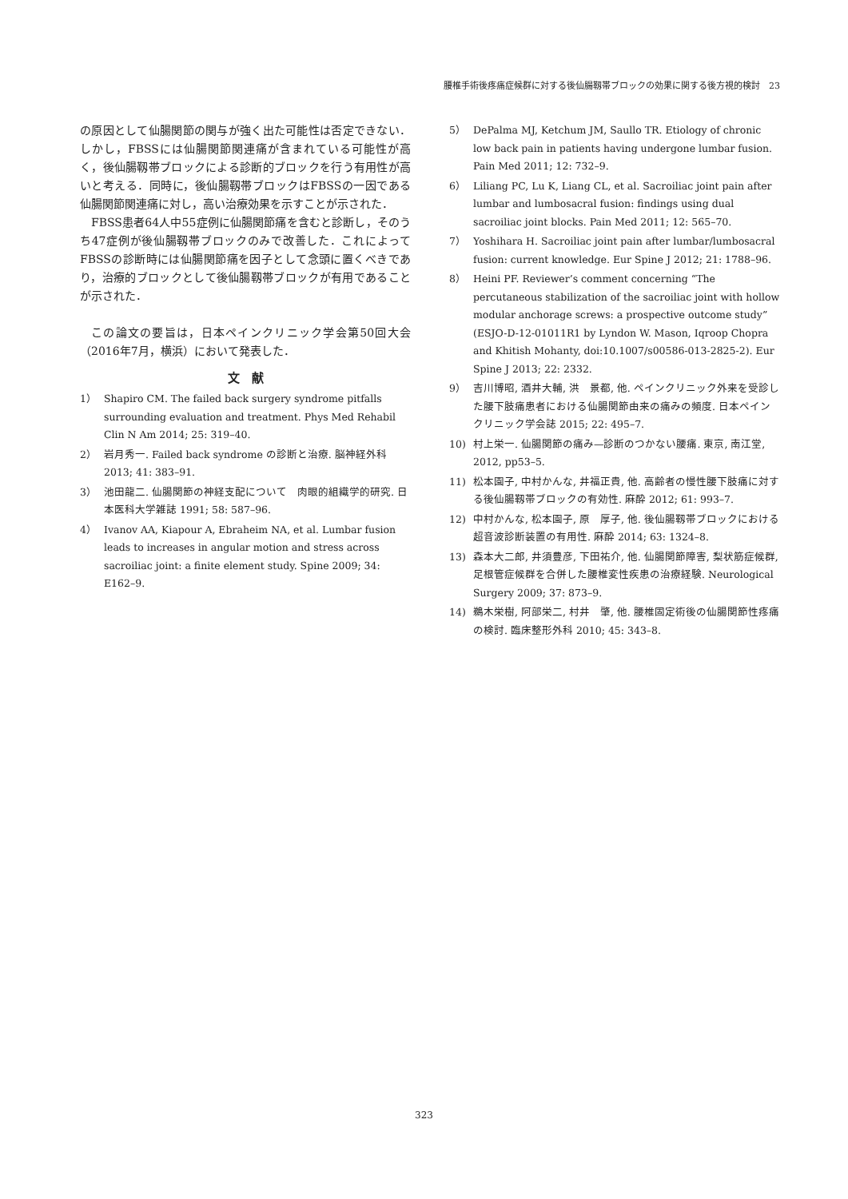腰椎手術後疼痛症候群に対する後仙腸靱帯ブロックの効果に関する後方視的検討　23
の原因として仙腸関節の関与が強く出た可能性は否定できない．しかし，FBSSには仙腸関節関連痛が含まれている可能性が高く，後仙腸靱帯ブロックによる診断的ブロックを行う有用性が高いと考える．同時に，後仙腸靱帯ブロックはFBSSの一因である仙腸関節関連痛に対し，高い治療効果を示すことが示された．
FBSS患者64人中55症例に仙腸関節痛を含むと診断し，そのうち47症例が後仙腸靱帯ブロックのみで改善した．これによってFBSSの診断時には仙腸関節痛を因子として念頭に置くべきであり，治療的ブロックとして後仙腸靱帯ブロックが有用であることが示された．
この論文の要旨は，日本ペインクリニック学会第50回大会（2016年7月，横浜）において発表した．
文　献
1） Shapiro CM. The failed back surgery syndrome pitfalls surrounding evaluation and treatment. Phys Med Rehabil Clin N Am 2014; 25: 319–40.
2） 岩月秀一. Failed back syndrome の診断と治療. 脳神経外科 2013; 41: 383–91.
3） 池田龍二. 仙腸関節の神経支配について　肉眼的組織学的研究. 日本医科大学雑誌 1991; 58: 587–96.
4） Ivanov AA, Kiapour A, Ebraheim NA, et al. Lumbar fusion leads to increases in angular motion and stress across sacroiliac joint: a finite element study. Spine 2009; 34: E162–9.
5） DePalma MJ, Ketchum JM, Saullo TR. Etiology of chronic low back pain in patients having undergone lumbar fusion. Pain Med 2011; 12: 732–9.
6） Liliang PC, Lu K, Liang CL, et al. Sacroiliac joint pain after lumbar and lumbosacral fusion: findings using dual sacroiliac joint blocks. Pain Med 2011; 12: 565–70.
7） Yoshihara H. Sacroiliac joint pain after lumbar/lumbosacral fusion: current knowledge. Eur Spine J 2012; 21: 1788–96.
8） Heini PF. Reviewer’s comment concerning “The percutaneous stabilization of the sacroiliac joint with hollow modular anchorage screws: a prospective outcome study” (ESJO-D-12-01011R1 by Lyndon W. Mason, Iqroop Chopra and Khitish Mohanty, doi:10.1007/s00586-013-2825-2). Eur Spine J 2013; 22: 2332.
9） 吉川博昭, 酒井大輔, 洪　景都, 他. ペインクリニック外来を受診した腰下肢痛患者における仙腸関節由来の痛みの頻度. 日本ペインクリニック学会誌 2015; 22: 495–7.
10) 村上栄一. 仙腸関節の痛み—診断のつかない腰痛. 東京, 南江堂, 2012, pp53–5.
11) 松本園子, 中村かんな, 井福正貴, 他. 高齢者の慢性腰下肢痛に対する後仙腸靱帯ブロックの有効性. 麻酔 2012; 61: 993–7.
12) 中村かんな, 松本園子, 原　厚子, 他. 後仙腸靱帯ブロックにおける超音波診断装置の有用性. 麻酔 2014; 63: 1324–8.
13) 森本大二郎, 井須豊彦, 下田祐介, 他. 仙腸関節障害, 梨状筋症候群, 足根管症候群を合併した腰椎変性疾患の治療経験. Neurological Surgery 2009; 37: 873–9.
14) 鵜木栄樹, 阿部栄二, 村井　肇, 他. 腰椎固定術後の仙腸関節性疼痛の検討. 臨床整形外科 2010; 45: 343–8.
323